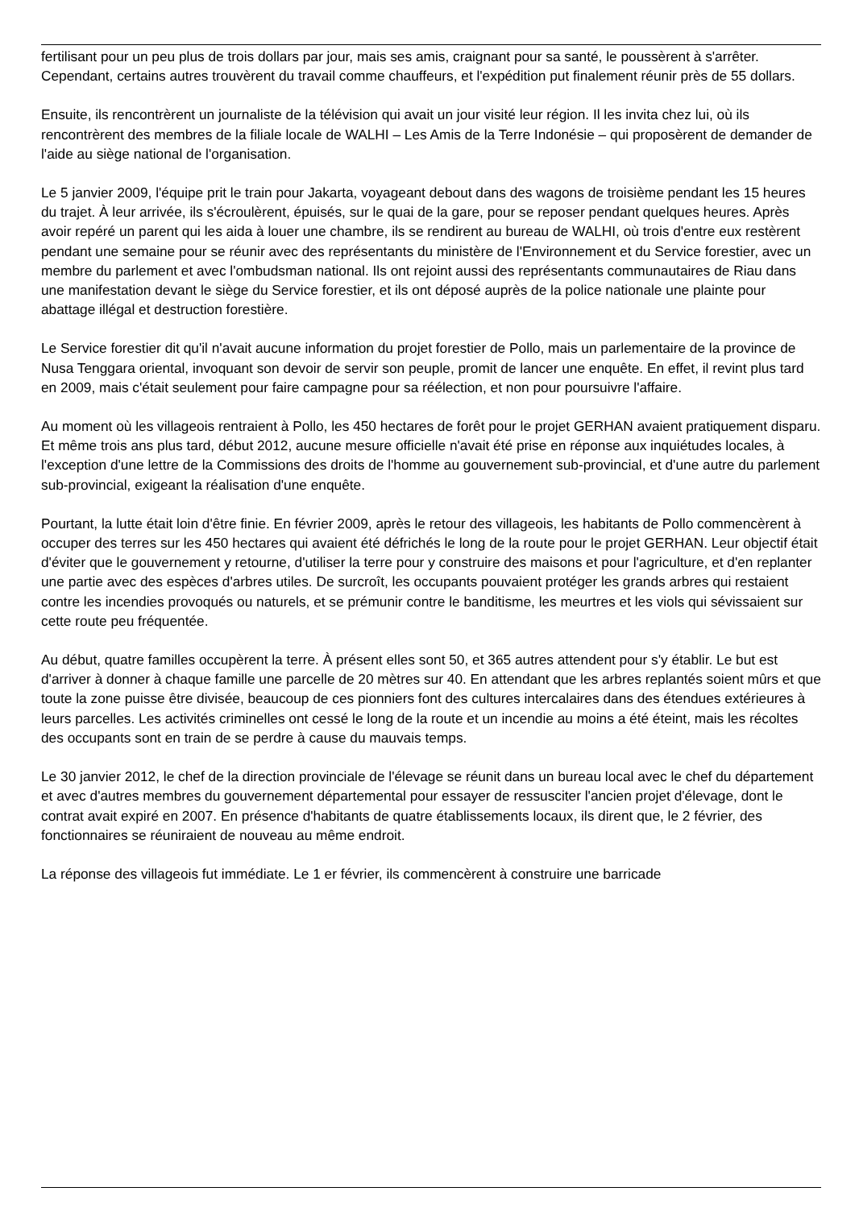fertilisant pour un peu plus de trois dollars par jour, mais ses amis, craignant pour sa santé, le poussèrent à s'arrêter. Cependant, certains autres trouvèrent du travail comme chauffeurs, et l'expédition put finalement réunir près de 55 dollars.
Ensuite, ils rencontrèrent un journaliste de la télévision qui avait un jour visité leur région. Il les invita chez lui, où ils rencontrèrent des membres de la filiale locale de WALHI – Les Amis de la Terre Indonésie – qui proposèrent de demander de l'aide au siège national de l'organisation.
Le 5 janvier 2009, l'équipe prit le train pour Jakarta, voyageant debout dans des wagons de troisième pendant les 15 heures du trajet. À leur arrivée, ils s'écroulèrent, épuisés, sur le quai de la gare, pour se reposer pendant quelques heures. Après avoir repéré un parent qui les aida à louer une chambre, ils se rendirent au bureau de WALHI, où trois d'entre eux restèrent pendant une semaine pour se réunir avec des représentants du ministère de l'Environnement et du Service forestier, avec un membre du parlement et avec l'ombudsman national. Ils ont rejoint aussi des représentants communautaires de Riau dans une manifestation devant le siège du Service forestier, et ils ont déposé auprès de la police nationale une plainte pour abattage illégal et destruction forestière.
Le Service forestier dit qu'il n'avait aucune information du projet forestier de Pollo, mais un parlementaire de la province de Nusa Tenggara oriental, invoquant son devoir de servir son peuple, promit de lancer une enquête. En effet, il revint plus tard en 2009, mais c'était seulement pour faire campagne pour sa réélection, et non pour poursuivre l'affaire.
Au moment où les villageois rentraient à Pollo, les 450 hectares de forêt pour le projet GERHAN avaient pratiquement disparu. Et même trois ans plus tard, début 2012, aucune mesure officielle n'avait été prise en réponse aux inquiétudes locales, à l'exception d'une lettre de la Commissions des droits de l'homme au gouvernement sub-provincial, et d'une autre du parlement sub-provincial, exigeant la réalisation d'une enquête.
Pourtant, la lutte était loin d'être finie. En février 2009, après le retour des villageois, les habitants de Pollo commencèrent à occuper des terres sur les 450 hectares qui avaient été défrichés le long de la route pour le projet GERHAN. Leur objectif était d'éviter que le gouvernement y retourne, d'utiliser la terre pour y construire des maisons et pour l'agriculture, et d'en replanter une partie avec des espèces d'arbres utiles. De surcroît, les occupants pouvaient protéger les grands arbres qui restaient contre les incendies provoqués ou naturels, et se prémunir contre le banditisme, les meurtres et les viols qui sévissaient sur cette route peu fréquentée.
Au début, quatre familles occupèrent la terre. À présent elles sont 50, et 365 autres attendent pour s'y établir. Le but est d'arriver à donner à chaque famille une parcelle de 20 mètres sur 40. En attendant que les arbres replantés soient mûrs et que toute la zone puisse être divisée, beaucoup de ces pionniers font des cultures intercalaires dans des étendues extérieures à leurs parcelles. Les activités criminelles ont cessé le long de la route et un incendie au moins a été éteint, mais les récoltes des occupants sont en train de se perdre à cause du mauvais temps.
Le 30 janvier 2012, le chef de la direction provinciale de l'élevage se réunit dans un bureau local avec le chef du département et avec d'autres membres du gouvernement départemental pour essayer de ressusciter l'ancien projet d'élevage, dont le contrat avait expiré en 2007. En présence d'habitants de quatre établissements locaux, ils dirent que, le 2 février, des fonctionnaires se réuniraient de nouveau au même endroit.
La réponse des villageois fut immédiate. Le 1 er février, ils commencèrent à construire une barricade